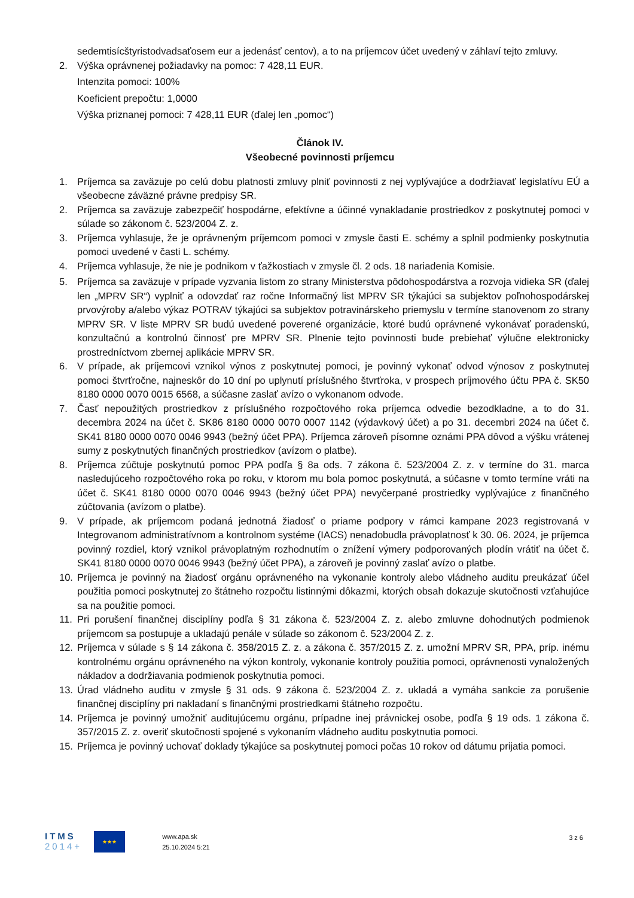sedemtisícštyristodvadsaťosem eur a jedenásť centov), a to na príjemcov účet uvedený v záhlaví tejto zmluvy.
2. Výška oprávnenej požiadavky na pomoc: 7 428,11 EUR.
Intenzita pomoci: 100%
Koeficient prepočtu: 1,0000
Výška priznanej pomoci: 7 428,11 EUR (ďalej len „pomoc“)
Článok IV.
Všeobecné povinnosti príjemcu
1. Príjemca sa zaväzuje po celú dobu platnosti zmluvy plniť povinnosti z nej vyplývajúce a dodržiavať legislatívu EÚ a všeobecne záväzné právne predpisy SR.
2. Príjemca sa zaväzuje zabezpečiť hospodárne, efektívne a účinné vynakladanie prostriedkov z poskytnutej pomoci v súlade so zákonom č. 523/2004 Z. z.
3. Príjemca vyhlasuje, že je oprávneným príjemcom pomoci v zmysle časti E. schémy a splnil podmienky poskytnutia pomoci uvedené v časti L. schémy.
4. Príjemca vyhlasuje, že nie je podnikom v ťažkostiach v zmysle čl. 2 ods. 18 nariadenia Komisie.
5. Príjemca sa zaväzuje v prípade vyzvania listom zo strany Ministerstva pôdohospodárstva a rozvoja vidieka SR (ďalej len „MPRV SR“) vyplniť a odovzdať raz ročne Informačný list MPRV SR týkajúci sa subjektov poľnohospodárskej prvovýroby a/alebo výkaz POTRAV týkajúci sa subjektov potravinárskeho priemyslu v termíne stanovenom zo strany MPRV SR. V liste MPRV SR budú uvedené poverené organizácie, ktoré budú oprávnené vykonávať poradenskú, konzultačnú a kontrolnú činnosť pre MPRV SR. Plnenie tejto povinnosti bude prebiehať výlučne elektronicky prostredníctvom zbernej aplikácie MPRV SR.
6. V prípade, ak príjemcovi vznikol výnos z poskytnutej pomoci, je povinný vykonať odvod výnosov z poskytnutej pomoci štvrťročne, najneskôr do 10 dní po uplynutí príslušného štvrťroka, v prospech príjmového účtu PPA č. SK50 8180 0000 0070 0015 6568, a súčasne zaslať avízo o vykonanom odvode.
7. Časť nepoužitých prostriedkov z príslušného rozpočtového roka príjemca odvedie bezodkladne, a to do 31. decembra 2024 na účet č. SK86 8180 0000 0070 0007 1142 (výdavkový účet) a po 31. decembri 2024 na účet č. SK41 8180 0000 0070 0046 9943 (bežný účet PPA). Príjemca zároveň písomne oznámi PPA dôvod a výšku vrátenej sumy z poskytnutých finančných prostriedkov (avízom o platbe).
8. Príjemca zúčtuje poskytnutú pomoc PPA podľa § 8a ods. 7 zákona č. 523/2004 Z. z. v termíne do 31. marca nasledujúceho rozpočtového roka po roku, v ktorom mu bola pomoc poskytnutá, a súčasne v tomto termíne vráti na účet č. SK41 8180 0000 0070 0046 9943 (bežný účet PPA) nevyčerpané prostriedky vyplývajúce z finančného zúčtovania (avízom o platbe).
9. V prípade, ak príjemcom podaná jednotná žiadosť o priame podpory v rámci kampane 2023 registrovaná v Integrovanom administratívnom a kontrolnom systéme (IACS) nenadobudla právoplatnosť k 30. 06. 2024, je príjemca povinný rozdiel, ktorý vznikol právoplatným rozhodnutím o znížení výmery podporovaných plodín vrátiť na účet č. SK41 8180 0000 0070 0046 9943 (bežný účet PPA), a zároveň je povinný zaslať avízo o platbe.
10. Príjemca je povinný na žiadosť orgánu oprávneného na vykonanie kontroly alebo vládneho auditu preukázať účel použitia pomoci poskytnutej zo štátneho rozpočtu listinnými dôkazmi, ktorých obsah dokazuje skutočnosti vzťahujúce sa na použitie pomoci.
11. Pri porušení finančnej disciplíny podľa § 31 zákona č. 523/2004 Z. z. alebo zmluvne dohodnutých podmienok príjemcom sa postupuje a ukladajú penále v súlade so zákonom č. 523/2004 Z. z.
12. Príjemca v súlade s § 14 zákona č. 358/2015 Z. z. a zákona č. 357/2015 Z. z. umožní MPRV SR, PPA, príp. inému kontrolnému orgánu oprávneného na výkon kontroly, vykonanie kontroly použitia pomoci, oprávnenosti vynaložených nákladov a dodržiavania podmienok poskytnutia pomoci.
13. Úrad vládneho auditu v zmysle § 31 ods. 9 zákona č. 523/2004 Z. z. ukladá a vymáha sankcie za porušenie finančnej disciplíny pri nakladaní s finančnými prostriedkami štátneho rozpočtu.
14. Príjemca je povinný umožniť auditujúcemu orgánu, prípadne inej právnickej osobe, podľa § 19 ods. 1 zákona č. 357/2015 Z. z. overiť skutočnosti spojené s vykonaním vládneho auditu poskytnutia pomoci.
15. Príjemca je povinný uchovať doklady týkajúce sa poskytnutej pomoci počas 10 rokov od dátumu prijatia pomoci.
ITMS
2014+
★★★
www.apa.sk
25.10.2024 5:21
3 z 6